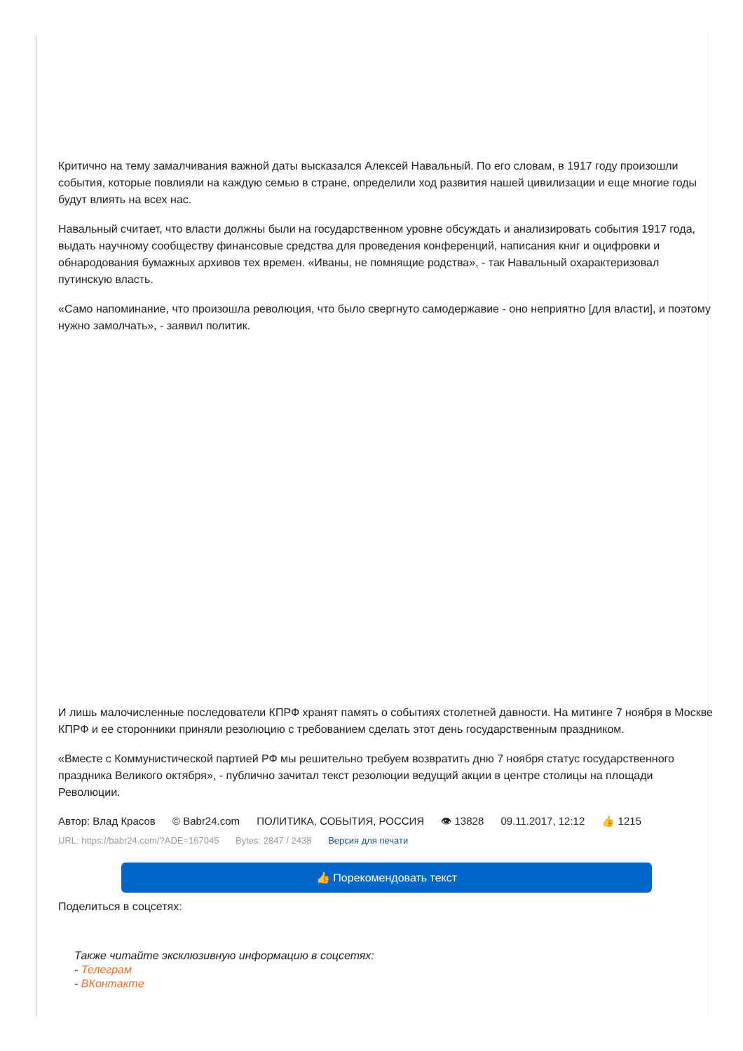Критично на тему замалчивания важной даты высказался Алексей Навальный. По его словам, в 1917 году произошли события, которые повлияли на каждую семью в стране, определили ход развития нашей цивилизации и еще многие годы будут влиять на всех нас.
Навальный считает, что власти должны были на государственном уровне обсуждать и анализировать события 1917 года, выдать научному сообществу финансовые средства для проведения конференций, написания книг и оцифровки и обнародования бумажных архивов тех времен. «Иваны, не помнящие родства», - так Навальный охарактеризовал путинскую власть.
«Само напоминание, что произошла революция, что было свергнуто самодержавие - оно неприятно [для власти], и поэтому нужно замолчать», - заявил политик.
И лишь малочисленные последователи КПРФ хранят память о событиях столетней давности. На митинге 7 ноября в Москве КПРФ и ее сторонники приняли резолюцию с требованием сделать этот день государственным праздником.
«Вместе с Коммунистической партией РФ мы решительно требуем возвратить дню 7 ноября статус государственного праздника Великого октября», - публично зачитал текст резолюции ведущий акции в центре столицы на площади Революции.
Автор: Влад Красов © Babr24.com ПОЛИТИКА, СОБЫТИЯ, РОССИЯ 👁 13828 09.11.2017, 12:12 👍 1215
URL: https://babr24.com/?ADE=167045 Bytes: 2847 / 2438 Версия для печати
👍 Порекомендовать текст
Поделиться в соцсетях:
Также читайте эксклюзивную информацию в соцсетях:
- Телеграм
- ВКонтакте